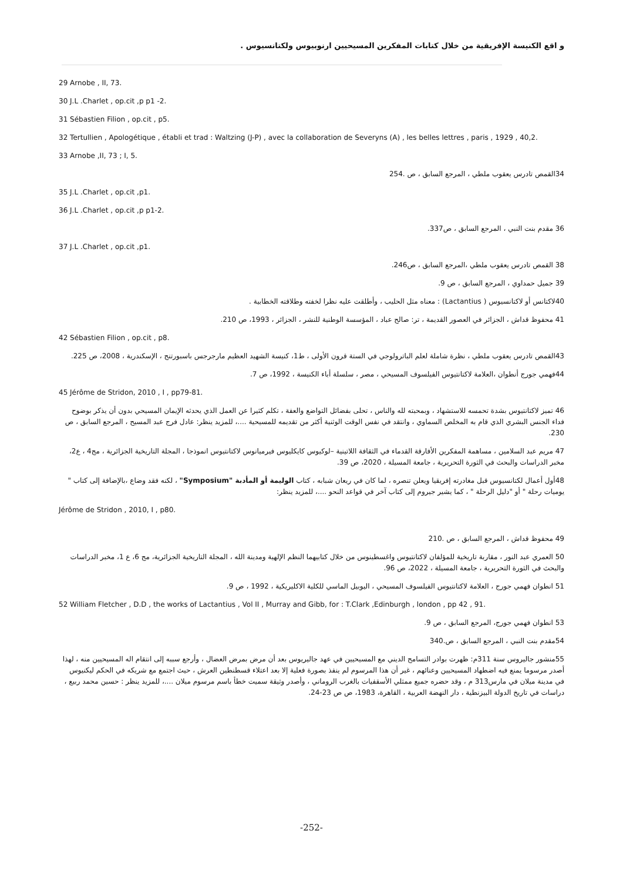و اقع الكنيسة الإفريقية من خلال كتابات المفكرين المسيحيين ارنوبيوس ولكتانسيوس .
29 Arnobe , II, 73.
30 J.L .Charlet , op.cit ,p p1 -2.
31 Sébastien Filion , op.cit , p5.
32 Tertullien , Apologétique , établi et trad : Waltzing (J-P) , avec la collaboration de Severyns (A) , les belles lettres , paris , 1929 , 40,2.
33 Arnobe ,II, 73 ; I, 5.
34القمص تادرس يعقوب ملطي ، المرجع السابق ، ص .254
35 J.L .Charlet , op.cit ,p1.
36 J.L .Charlet , op.cit ,p p1-2.
36 مقدم بنت النبي ، المرجع السابق ، ص337.
37 J.L .Charlet , op.cit ,p1.
38 القمص تادرس يعقوب ملطي ،المرجع السابق ، ص246.
39 جميل حمداوي ، المرجع السابق ، ص 9.
40لاكتانس أو لاكتانسيوس ( Lactantius) : معناه مثل الحليب ، وأطلقت عليه نظرا لخفته وطلاقته الخطابية .
41 محفوظ قداش ، الجزائر في العصور القديمة ، تر: صالح عباد ، المؤسسة الوطنية للنشر ، الجزائر ، 1993، ص 210.
42 Sébastien Filion , op.cit , p8.
43القمص تادرس يعقوب ملطي ، نظرة شاملة لعلم الباترولوجي في الستة قرون الأولى ، ط1، كنيسة الشهيد العظيم مارجرجس باسبورتنج ، الإسكندرية ، 2008، ص 225.
44فهمي جورج أنطوان ،العلامة لاكتانتيوس الفيلسوف المسيحي ، مصر ، سلسلة أباء الكنيسة ، 1992، ص 7.
45 Jérôme de Stridon, 2010 , I , pp79-81.
46 تميز لاكتانتيوس بشدة تحمسه للاستشهاد ، وبمحبته لله والناس ، تحلى بفضائل التواضع والعفة ، تكلم كثيرا عن العمل الذي يحدثه الإيمان المسيحي بدون أن يذكر بوضوح فداء الجنس البشري الذي قام به المخلص السماوي ، وانتقد في نفس الوقت الوثنية أكثر من تقديمه للمسيحية ....، للمزيد ينظر: عادل فرج عبد المسيح ، المرجع السابق ، ص 230.
47 مريم عبد السلامين ، مساهمة المفكرين الأفارقة القدماء في الثقافة اللاتينية –لوكيوس كايكليوس فيرميانوس لاكتانتيوس انموذجا ، المجلة التاريخية الجزائرية ، مج4 ، ع2، مخبر الدراسات والبحث في الثورة التحريرية ، جامعة المسيلة ، 2020، ص 39.
48أول أعمال لكتانسيوس قبل مغادرته إفريقيا ويعلن تنصره ، لما كان في ريعان شبابه ، كتاب الوليمة أو المأدبة "Symposium" ، لكنه فقد وضاع ،بالإضافة إلى كتاب " يوميات رحلة " أو "دليل الرحلة " ، كما يشير جيروم إلى كتاب آخر في قواعد النحو ....، للمزيد ينظر:
Jérôme de Stridon , 2010, I , p80.
49 محفوظ قداش ، المرجع السابق ، ص .210
50 العمري عبد النور ، مقاربة تاريخية للمؤلفان لاكتانتيوس واغسطينوس من خلال كتابيهما النظم الإلهية ومدينة الله ، المجلة التاريخية الجزائرية، مج 6، ع 1، مخبر الدراسات والبحث في الثورة التحريرية ، جامعة المسيلة ، 2022، ص 96.
51 انطوان فهمي جورج ، العلامة لاكتانتيوس الفيلسوف المسيحي ، اليوبيل الماسي للكلية الاكليريكية ، 1992 ، ص 9.
52 William Fletcher , D.D , the works of Lactantius , Vol II , Murray and Gibb, for : T.Clark ,Edinburgh , london , pp 42 , 91.
53 انطوان فهمي جورج، المرجع السابق ، ص 9.
54مقدم بنت النبي ، المرجع السابق ، ص.340
55منشور جاليروس سنة 311م: ظهرت بوادر التسامح الديني مع المسيحيين في عهد جاليريوس بعد أن مرض بمرض العضال ، وأرجع سببه إلى انتقام اله المسيحيين منه ، لهذا أصدر مرسوما يمنع فيه اضطهاد المسيحيين وعنائهم ، غير أن هذا المرسوم لم ينفذ بصورة فعلية إلا بعد اعتلاء قسطنطين العرش ، حيث اجتمع مع شريكه في الحكم ليكنيوس في مدينة ميلان في مارس313 م ، وقد حضره جميع ممثلي الأسقفيات بالغرب الروماني ، وأصدر وثيقة سميت خطأ باسم مرسوم ميلان ....، للمزيد ينظر : حسين محمد ربيع ، دراسات في تاريخ الدولة البيزنطية ، دار النهضة العربية ، القاهرة، 1983، ص ص 23-24.
-252-